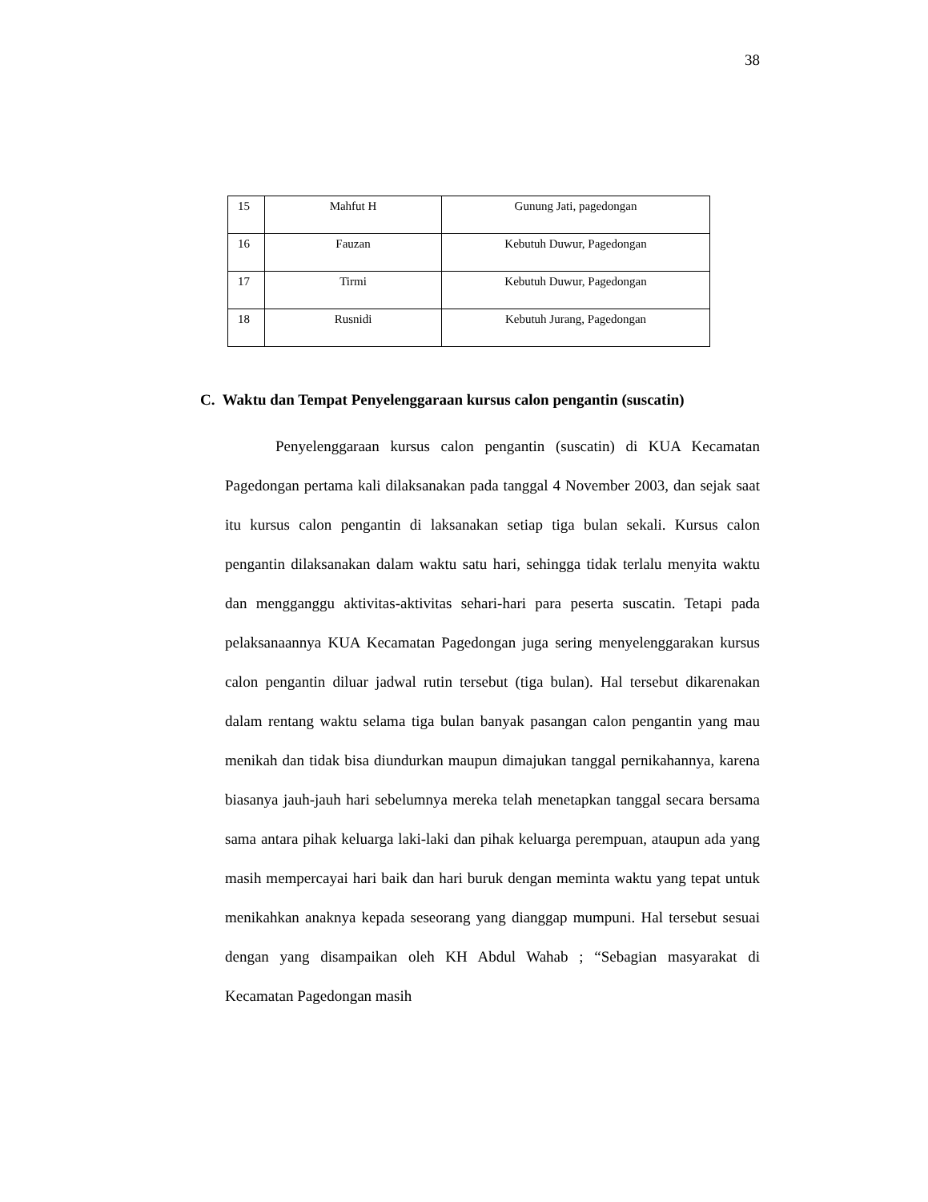38
| 15 | Mahfut H | Gunung Jati, pagedongan |
| 16 | Fauzan | Kebutuh Duwur, Pagedongan |
| 17 | Tirmi | Kebutuh Duwur, Pagedongan |
| 18 | Rusnidi | Kebutuh Jurang, Pagedongan |
C. Waktu dan Tempat Penyelenggaraan kursus calon pengantin (suscatin)
Penyelenggaraan kursus calon pengantin (suscatin) di KUA Kecamatan Pagedongan pertama kali dilaksanakan pada tanggal 4 November 2003, dan sejak saat itu kursus calon pengantin di laksanakan setiap tiga bulan sekali. Kursus calon pengantin dilaksanakan dalam waktu satu hari, sehingga tidak terlalu menyita waktu dan mengganggu aktivitas-aktivitas sehari-hari para peserta suscatin. Tetapi pada pelaksanaannya KUA Kecamatan Pagedongan juga sering menyelenggarakan kursus calon pengantin diluar jadwal rutin tersebut (tiga bulan). Hal tersebut dikarenakan dalam rentang waktu selama tiga bulan banyak pasangan calon pengantin yang mau menikah dan tidak bisa diundurkan maupun dimajukan tanggal pernikahannya, karena biasanya jauh-jauh hari sebelumnya mereka telah menetapkan tanggal secara bersama sama antara pihak keluarga laki-laki dan pihak keluarga perempuan, ataupun ada yang masih mempercayai hari baik dan hari buruk dengan meminta waktu yang tepat untuk menikahkan anaknya kepada seseorang yang dianggap mumpuni. Hal tersebut sesuai dengan yang disampaikan oleh KH Abdul Wahab ; “Sebagian masyarakat di Kecamatan Pagedongan masih